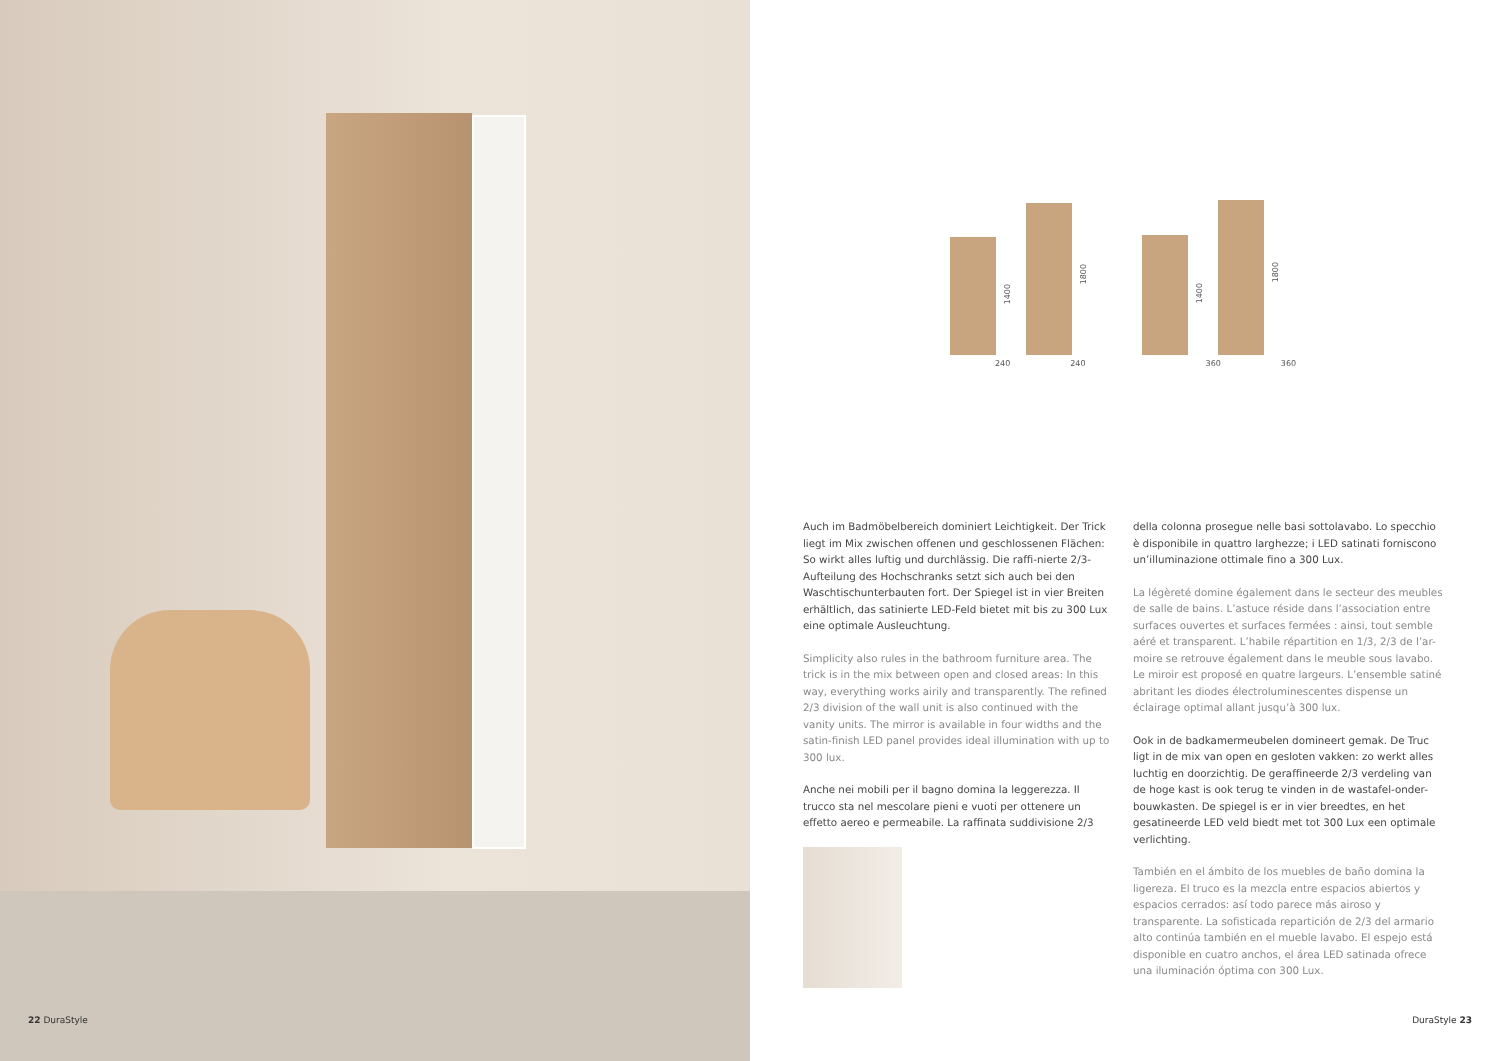22 DuraStyle
1400
1800
1400
1800
240 240 360 360
Auch im Badmöbelbereich dominiert Leichtigkeit. Der Trick liegt im Mix zwischen offenen und geschlossenen Flächen: So wirkt alles luftig und durchlässig. Die raffi-nierte 2/3-Aufteilung des Hochschranks setzt sich auch bei den Waschtischunterbauten fort. Der Spiegel ist in vier Breiten erhältlich, das satinierte LED-Feld bietet mit bis zu 300 Lux eine optimale Ausleuchtung.
Simplicity also rules in the bathroom furniture area. The trick is in the mix between open and closed areas: In this way, everything works airily and transparently. The refined 2/3 division of the wall unit is also continued with the vanity units. The mirror is available in four widths and the satin-finish LED panel provides ideal illumination with up to 300 lux.
Anche nei mobili per il bagno domina la leggerezza. Il trucco sta nel mescolare pieni e vuoti per ottenere un effetto aereo e permeabile. La raffinata suddivisione 2/3
della colonna prosegue nelle basi sottolavabo. Lo specchio è disponibile in quattro larghezze; i LED satinati forniscono un’illuminazione ottimale fino a 300 Lux.
La légèreté domine également dans le secteur des meubles de salle de bains. L’astuce réside dans l’association entre surfaces ouvertes et surfaces fermées : ainsi, tout semble aéré et transparent. L’habile répartition en 1/3, 2/3 de l’ar-moire se retrouve également dans le meuble sous lavabo. Le miroir est proposé en quatre largeurs. L’ensemble satiné abritant les diodes électroluminescentes dispense un éclairage optimal allant jusqu’à 300 lux.
Ook in de badkamermeubelen domineert gemak. De Truc ligt in de mix van open en gesloten vakken: zo werkt alles luchtig en doorzichtig. De geraffineerde 2/3 verdeling van de hoge kast is ook terug te vinden in de wastafel-onder-bouwkasten. De spiegel is er in vier breedtes, en het gesatineerde LED veld biedt met tot 300 Lux een optimale verlichting.
También en el ámbito de los muebles de baño domina la ligereza. El truco es la mezcla entre espacios abiertos y espacios cerrados: así todo parece más airoso y transparente. La sofisticada repartición de 2/3 del armario alto continúa también en el mueble lavabo. El espejo está disponible en cuatro anchos, el área LED satinada ofrece una iluminación óptima con 300 Lux.
DuraStyle 23